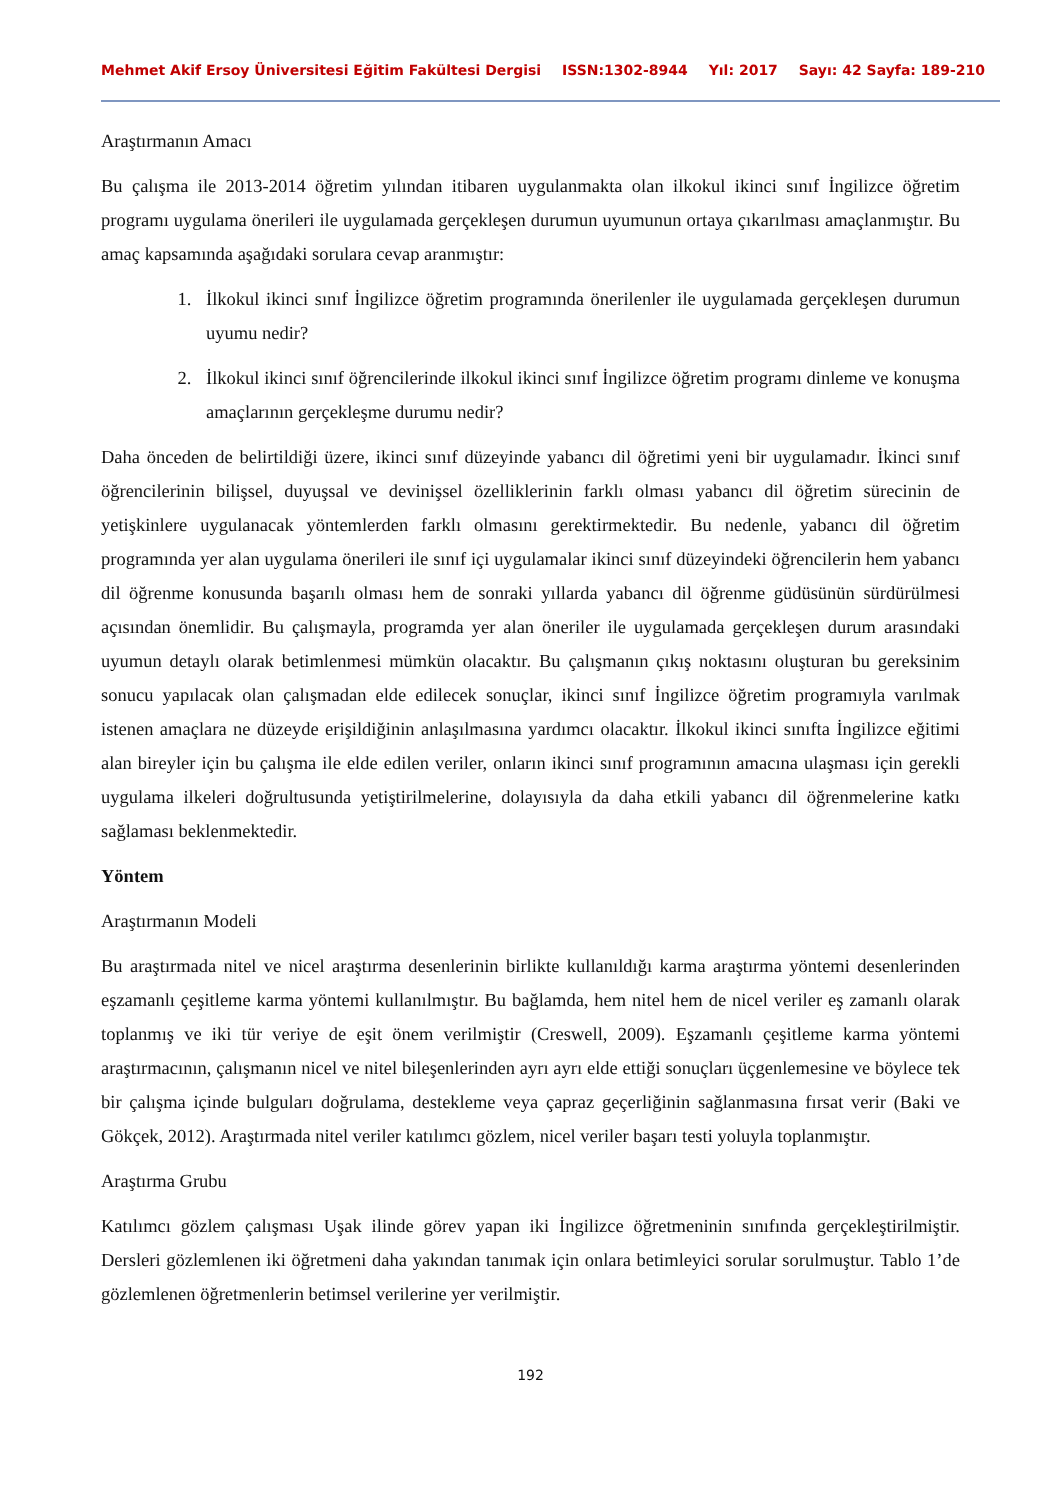Mehmet Akif Ersoy Üniversitesi Eğitim Fakültesi Dergisi ISSN:1302-8944 Yıl: 2017 Sayı: 42 Sayfa: 189-210
Araştırmanın Amacı
Bu çalışma ile 2013-2014 öğretim yılından itibaren uygulanmakta olan ilkokul ikinci sınıf İngilizce öğretim programı uygulama önerileri ile uygulamada gerçekleşen durumun uyumunun ortaya çıkarılması amaçlanmıştır. Bu amaç kapsamında aşağıdaki sorulara cevap aranmıştır:
1. İlkokul ikinci sınıf İngilizce öğretim programında önerilenler ile uygulamada gerçekleşen durumun uyumu nedir?
2. İlkokul ikinci sınıf öğrencilerinde ilkokul ikinci sınıf İngilizce öğretim programı dinleme ve konuşma amaçlarının gerçekleşme durumu nedir?
Daha önceden de belirtildiği üzere, ikinci sınıf düzeyinde yabancı dil öğretimi yeni bir uygulamadır. İkinci sınıf öğrencilerinin bilişsel, duyuşsal ve devinişsel özelliklerinin farklı olması yabancı dil öğretim sürecinin de yetişkinlere uygulanacak yöntemlerden farklı olmasını gerektirmektedir. Bu nedenle, yabancı dil öğretim programında yer alan uygulama önerileri ile sınıf içi uygulamalar ikinci sınıf düzeyindeki öğrencilerin hem yabancı dil öğrenme konusunda başarılı olması hem de sonraki yıllarda yabancı dil öğrenme güdüsünün sürdürülmesi açısından önemlidir. Bu çalışmayla, programda yer alan öneriler ile uygulamada gerçekleşen durum arasındaki uyumun detaylı olarak betimlenmesi mümkün olacaktır. Bu çalışmanın çıkış noktasını oluşturan bu gereksinim sonucu yapılacak olan çalışmadan elde edilecek sonuçlar, ikinci sınıf İngilizce öğretim programıyla varılmak istenen amaçlara ne düzeyde erişildiğinin anlaşılmasına yardımcı olacaktır. İlkokul ikinci sınıfta İngilizce eğitimi alan bireyler için bu çalışma ile elde edilen veriler, onların ikinci sınıf programının amacına ulaşması için gerekli uygulama ilkeleri doğrultusunda yetiştirilmelerine, dolayısıyla da daha etkili yabancı dil öğrenmelerine katkı sağlaması beklenmektedir.
Yöntem
Araştırmanın Modeli
Bu araştırmada nitel ve nicel araştırma desenlerinin birlikte kullanıldığı karma araştırma yöntemi desenlerinden eşzamanlı çeşitleme karma yöntemi kullanılmıştır. Bu bağlamda, hem nitel hem de nicel veriler eş zamanlı olarak toplanmış ve iki tür veriye de eşit önem verilmiştir (Creswell, 2009). Eşzamanlı çeşitleme karma yöntemi araştırmacının, çalışmanın nicel ve nitel bileşenlerinden ayrı ayrı elde ettiği sonuçları üçgenlemesine ve böylece tek bir çalışma içinde bulguları doğrulama, destekleme veya çapraz geçerliğinin sağlanmasına fırsat verir (Baki ve Gökçek, 2012). Araştırmada nitel veriler katılımcı gözlem, nicel veriler başarı testi yoluyla toplanmıştır.
Araştırma Grubu
Katılımcı gözlem çalışması Uşak ilinde görev yapan iki İngilizce öğretmeninin sınıfında gerçekleştirilmiştir. Dersleri gözlemlenen iki öğretmeni daha yakından tanımak için onlara betimleyici sorular sorulmuştur. Tablo 1’de gözlemlenen öğretmenlerin betimsel verilerine yer verilmiştir.
192